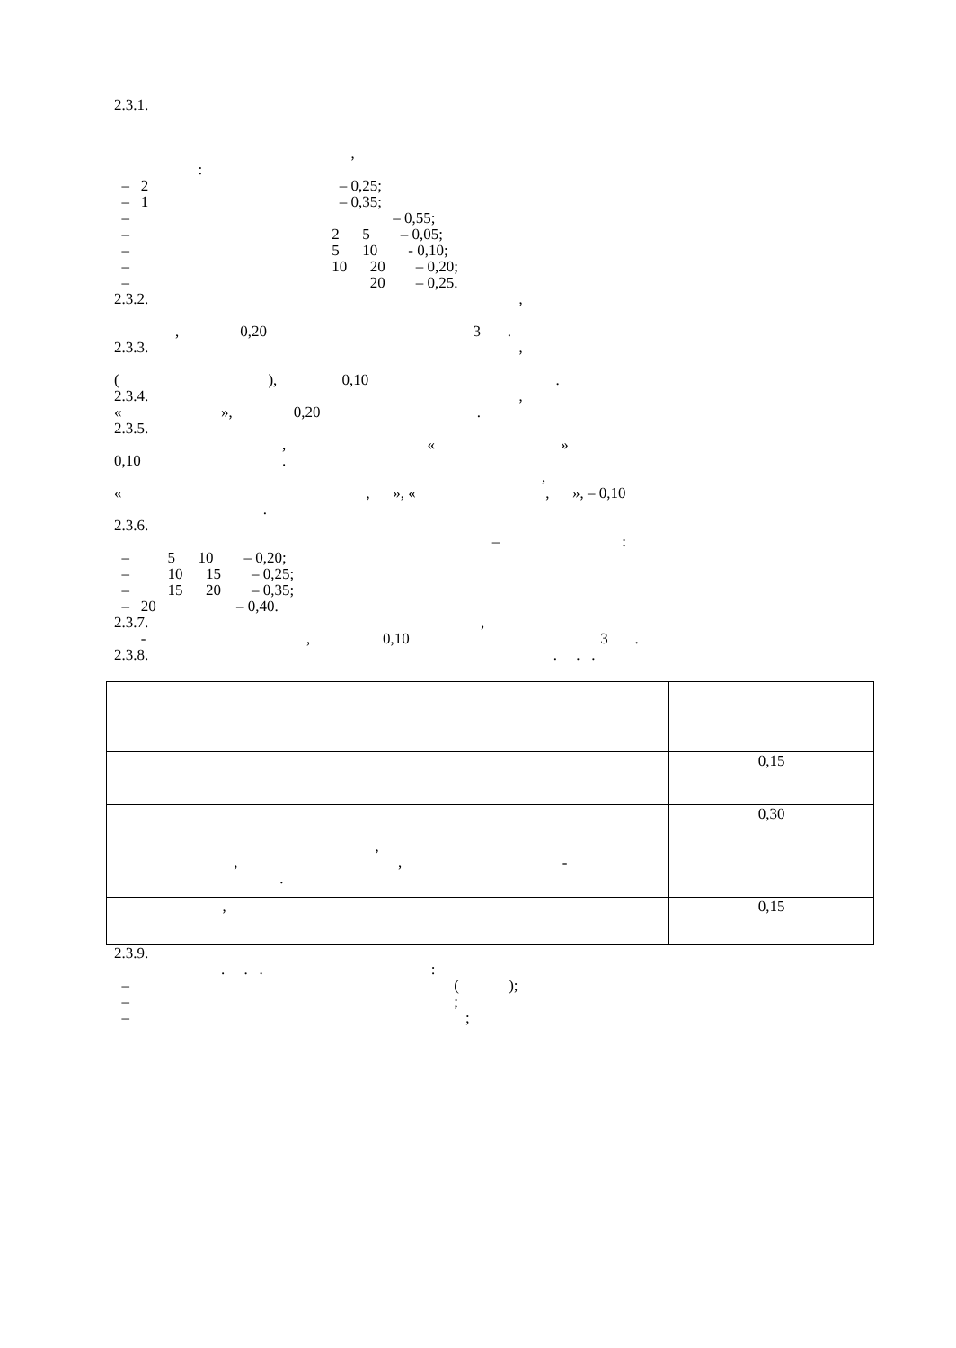2.3.1.
,
:
– 2 – 0,25;
– 1 – 0,35;
– – 0,55;
– 2 5 – 0,05;
– 5 10 - 0,10;
– 10 20 – 0,20;
– 20 – 0,25.
2.3.2. ,
, 0,20 3 .
2.3.3. ,
( ), 0,10 .
2.3.4. ,
« », 0,20 .
2.3.5.
, « »
0,10 .
,
« , », « , », – 0,10
.
2.3.6.
– :
– 5 10 – 0,20;
– 10 15 – 0,25;
– 15 20 – 0,35;
– 20 – 0,40.
2.3.7. ,
- , 0,10 3 .
2.3.8. . . .
| | 0,15 |
| , , , - . | 0,30 |
| , | 0,15 |
2.3.9.
. . . :
– ( );
– ;
– ;